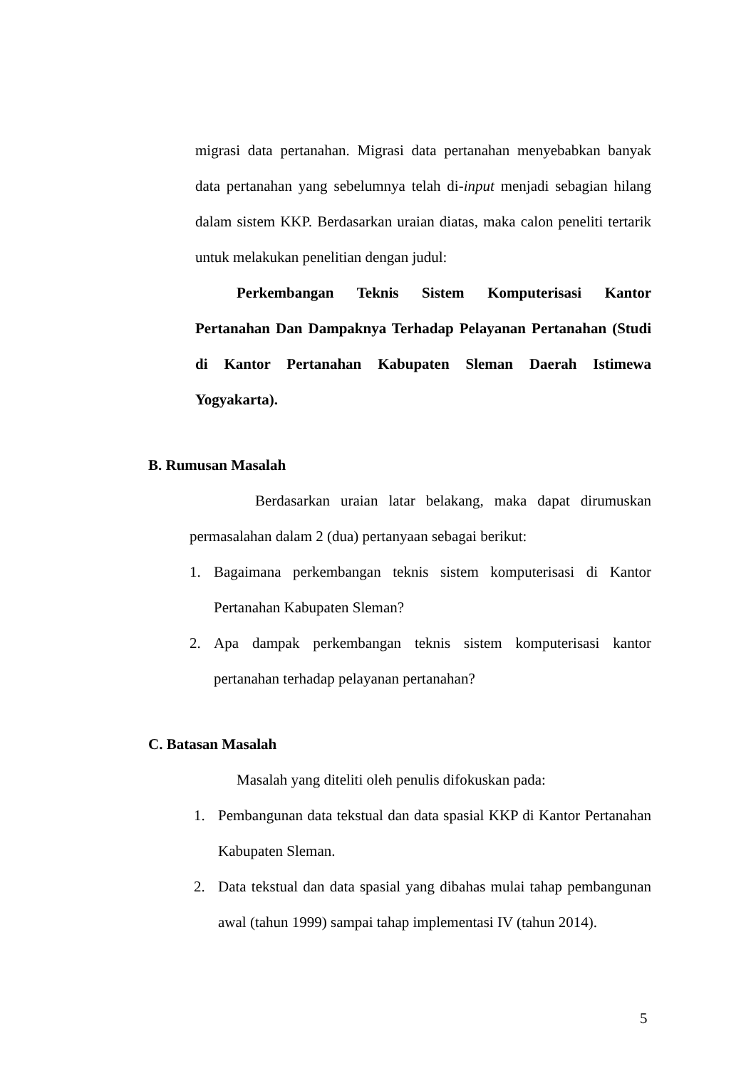migrasi data pertanahan. Migrasi data pertanahan menyebabkan banyak data pertanahan yang sebelumnya telah di-input menjadi sebagian hilang dalam sistem KKP. Berdasarkan uraian diatas, maka calon peneliti tertarik untuk melakukan penelitian dengan judul:
Perkembangan Teknis Sistem Komputerisasi Kantor Pertanahan Dan Dampaknya Terhadap Pelayanan Pertanahan (Studi di Kantor Pertanahan Kabupaten Sleman Daerah Istimewa Yogyakarta).
B. Rumusan Masalah
Berdasarkan uraian latar belakang, maka dapat dirumuskan permasalahan dalam 2 (dua) pertanyaan sebagai berikut:
1. Bagaimana perkembangan teknis sistem komputerisasi di Kantor Pertanahan Kabupaten Sleman?
2. Apa dampak perkembangan teknis sistem komputerisasi kantor pertanahan terhadap pelayanan pertanahan?
C. Batasan Masalah
Masalah yang diteliti oleh penulis difokuskan pada:
1. Pembangunan data tekstual dan data spasial KKP di Kantor Pertanahan Kabupaten Sleman.
2. Data tekstual dan data spasial yang dibahas mulai tahap pembangunan awal (tahun 1999) sampai tahap implementasi IV (tahun 2014).
5